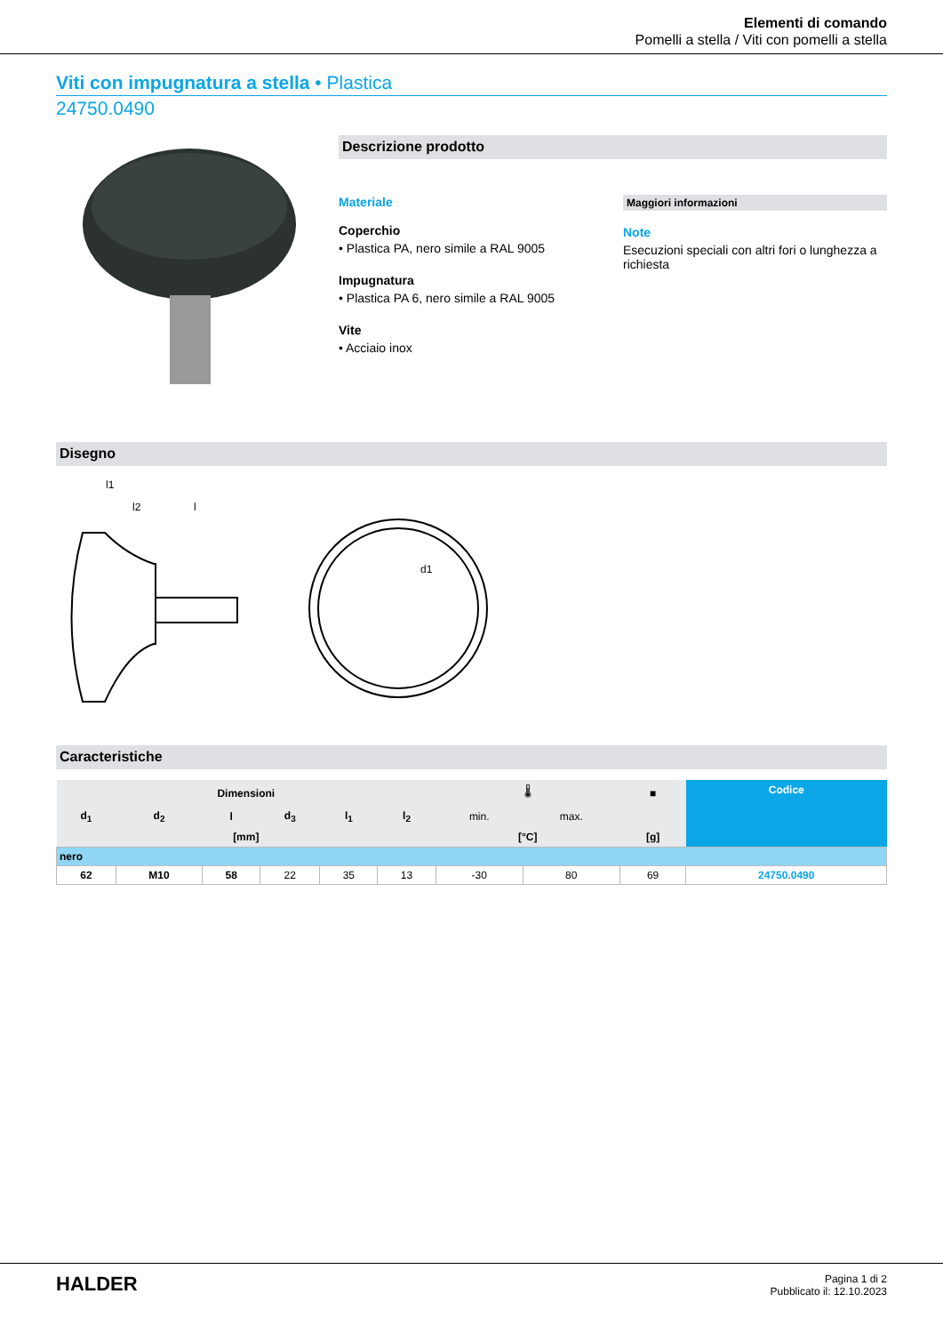Elementi di comando
Pomelli a stella / Viti con pomelli a stella
Viti con impugnatura a stella • Plastica
24750.0490
Descrizione prodotto
Materiale
Coperchio
• Plastica PA, nero simile a RAL 9005
Impugnatura
• Plastica PA 6, nero simile a RAL 9005
Vite
• Acciaio inox
Maggiori informazioni
Note
Esecuzioni speciali con altri fori o lunghezza a richiesta
Disegno
l1
l2
l
d1
Caracteristiche
| Dimensioni | | | | | | 🌡 | | ■ | Codice |
| --- | --- | --- | --- | --- | --- | --- | --- | --- | --- |
| d<sub>1</sub> | d<sub>2</sub> | l | d<sub>3</sub> | l<sub>1</sub> | l<sub>2</sub> | min. | max. | | |
| [mm] | | | | | | [°C] | | [g] | |
| nero | | | | | | | | | |
| 62 | M10 | 58 | 22 | 35 | 13 | -30 | 80 | 69 | 24750.0490 |
HALDER
Pagina 1 di 2
Pubblicato il: 12.10.2023